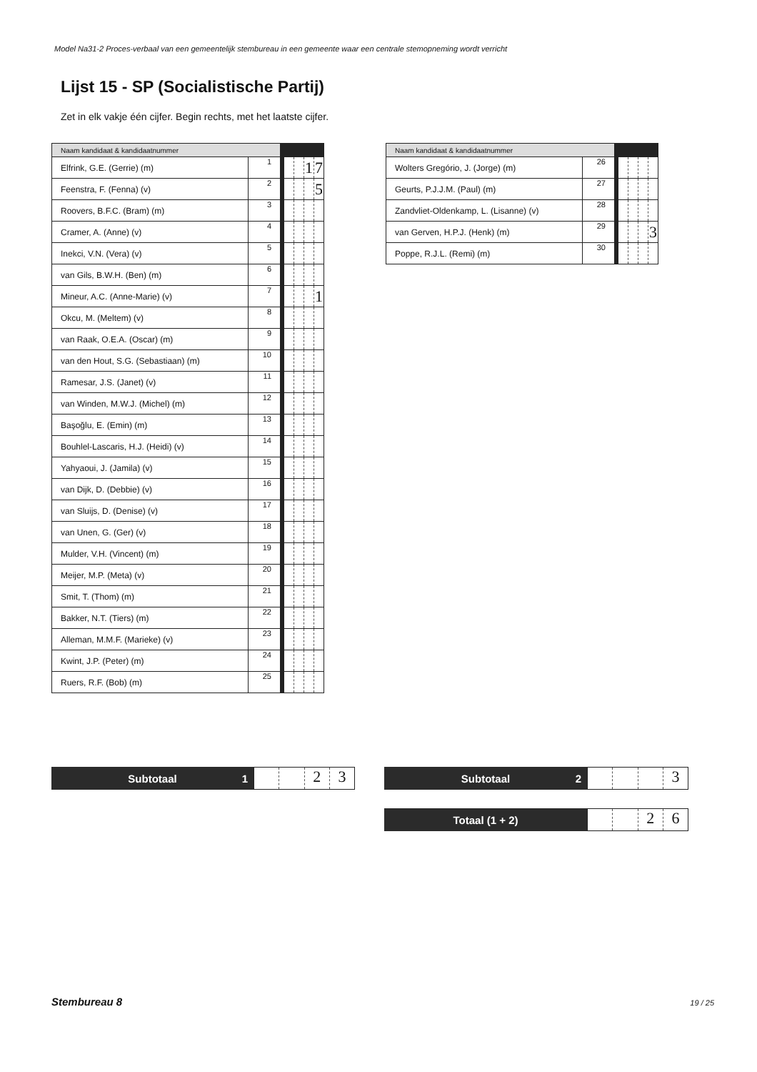Model Na31-2 Proces-verbaal van een gemeentelijk stembureau in een gemeente waar een centrale stemopneming wordt verricht
Lijst 15 - SP (Socialistische Partij)
Zet in elk vakje één cijfer. Begin rechts, met het laatste cijfer.
| Naam kandidaat & kandidaatnummer | | | | | | |
| --- | --- | --- | --- | --- | --- | --- |
| Elfrink, G.E. (Gerrie) (m) | 1 | | | | 1 | 7 |
| Feenstra, F. (Fenna) (v) | 2 | | | | | 5 |
| Roovers, B.F.C. (Bram) (m) | 3 | | | | | |
| Cramer, A. (Anne) (v) | 4 | | | | | |
| Inekci, V.N. (Vera) (v) | 5 | | | | | |
| van Gils, B.W.H. (Ben) (m) | 6 | | | | | |
| Mineur, A.C. (Anne-Marie) (v) | 7 | | | | | 1 |
| Okcu, M. (Meltem) (v) | 8 | | | | | |
| van Raak, O.E.A. (Oscar) (m) | 9 | | | | | |
| van den Hout, S.G. (Sebastiaan) (m) | 10 | | | | | |
| Ramesar, J.S. (Janet) (v) | 11 | | | | | |
| van Winden, M.W.J. (Michel) (m) | 12 | | | | | |
| Başoğlu, E. (Emin) (m) | 13 | | | | | |
| Bouhlel-Lascaris, H.J. (Heidi) (v) | 14 | | | | | |
| Yahyaoui, J. (Jamila) (v) | 15 | | | | | |
| van Dijk, D. (Debbie) (v) | 16 | | | | | |
| van Sluijs, D. (Denise) (v) | 17 | | | | | |
| van Unen, G. (Ger) (v) | 18 | | | | | |
| Mulder, V.H. (Vincent) (m) | 19 | | | | | |
| Meijer, M.P. (Meta) (v) | 20 | | | | | |
| Smit, T. (Thom) (m) | 21 | | | | | |
| Bakker, N.T. (Tiers) (m) | 22 | | | | | |
| Alleman, M.M.F. (Marieke) (v) | 23 | | | | | |
| Kwint, J.P. (Peter) (m) | 24 | | | | | |
| Ruers, R.F. (Bob) (m) | 25 | | | | | |
| Naam kandidaat & kandidaatnummer | | | | | | |
| --- | --- | --- | --- | --- | --- | --- |
| Wolters Gregório, J. (Jorge) (m) | 26 | | | | | |
| Geurts, P.J.J.M. (Paul) (m) | 27 | | | | | |
| Zandvliet-Oldenkamp, L. (Lisanne) (v) | 28 | | | | | |
| van Gerven, H.P.J. (Henk) (m) | 29 | | | | | 3 |
| Poppe, R.J.L. (Remi) (m) | 30 | | | | | |
Subtotaal 1
2 3
Subtotaal 2
3
Totaal (1 + 2)
2 6
Stembureau 8 19 / 25